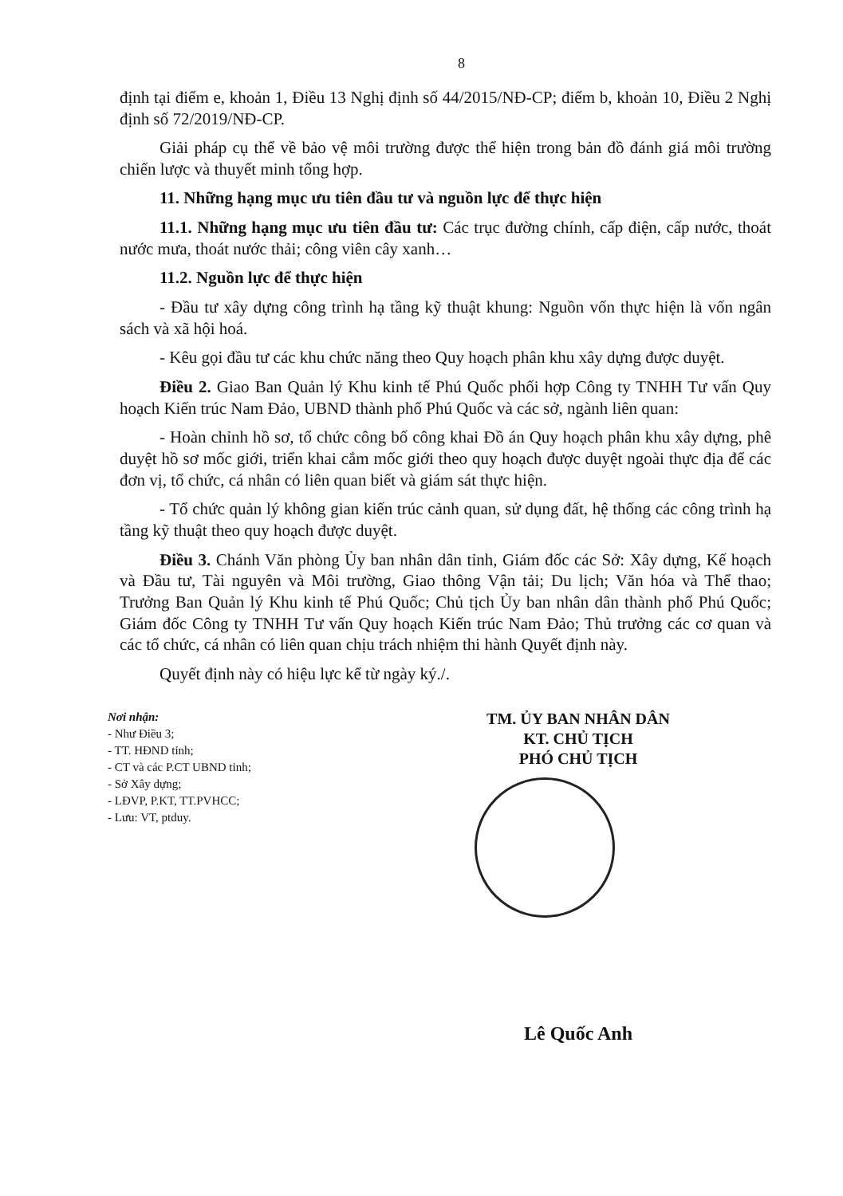8
định tại điểm e, khoản 1, Điều 13 Nghị định số 44/2015/NĐ-CP; điểm b, khoản 10, Điều 2 Nghị định số 72/2019/NĐ-CP.
Giải pháp cụ thể về bảo vệ môi trường được thể hiện trong bản đồ đánh giá môi trường chiến lược và thuyết minh tổng hợp.
11. Những hạng mục ưu tiên đầu tư và nguồn lực để thực hiện
11.1. Những hạng mục ưu tiên đầu tư: Các trục đường chính, cấp điện, cấp nước, thoát nước mưa, thoát nước thải; công viên cây xanh…
11.2. Nguồn lực để thực hiện
- Đầu tư xây dựng công trình hạ tầng kỹ thuật khung: Nguồn vốn thực hiện là vốn ngân sách và xã hội hoá.
- Kêu gọi đầu tư các khu chức năng theo Quy hoạch phân khu xây dựng được duyệt.
Điều 2. Giao Ban Quản lý Khu kinh tế Phú Quốc phối hợp Công ty TNHH Tư vấn Quy hoạch Kiến trúc Nam Đảo, UBND thành phố Phú Quốc và các sở, ngành liên quan:
- Hoàn chỉnh hồ sơ, tổ chức công bố công khai Đồ án Quy hoạch phân khu xây dựng, phê duyệt hồ sơ mốc giới, triển khai cắm mốc giới theo quy hoạch được duyệt ngoài thực địa để các đơn vị, tổ chức, cá nhân có liên quan biết và giám sát thực hiện.
- Tổ chức quản lý không gian kiến trúc cảnh quan, sử dụng đất, hệ thống các công trình hạ tầng kỹ thuật theo quy hoạch được duyệt.
Điều 3. Chánh Văn phòng Ủy ban nhân dân tỉnh, Giám đốc các Sở: Xây dựng, Kế hoạch và Đầu tư, Tài nguyên và Môi trường, Giao thông Vận tải; Du lịch; Văn hóa và Thể thao; Trưởng Ban Quản lý Khu kinh tế Phú Quốc; Chủ tịch Ủy ban nhân dân thành phố Phú Quốc; Giám đốc Công ty TNHH Tư vấn Quy hoạch Kiến trúc Nam Đảo; Thủ trưởng các cơ quan và các tổ chức, cá nhân có liên quan chịu trách nhiệm thi hành Quyết định này.
Quyết định này có hiệu lực kể từ ngày ký./.
Nơi nhận:
- Như Điều 3;
- TT. HĐND tỉnh;
- CT và các P.CT UBND tỉnh;
- Sở Xây dựng;
- LĐVP, P.KT, TT.PVHCC;
- Lưu: VT, ptduy.
TM. ỦY BAN NHÂN DÂN
KT. CHỦ TỊCH
PHÓ CHỦ TỊCH
Lê Quốc Anh